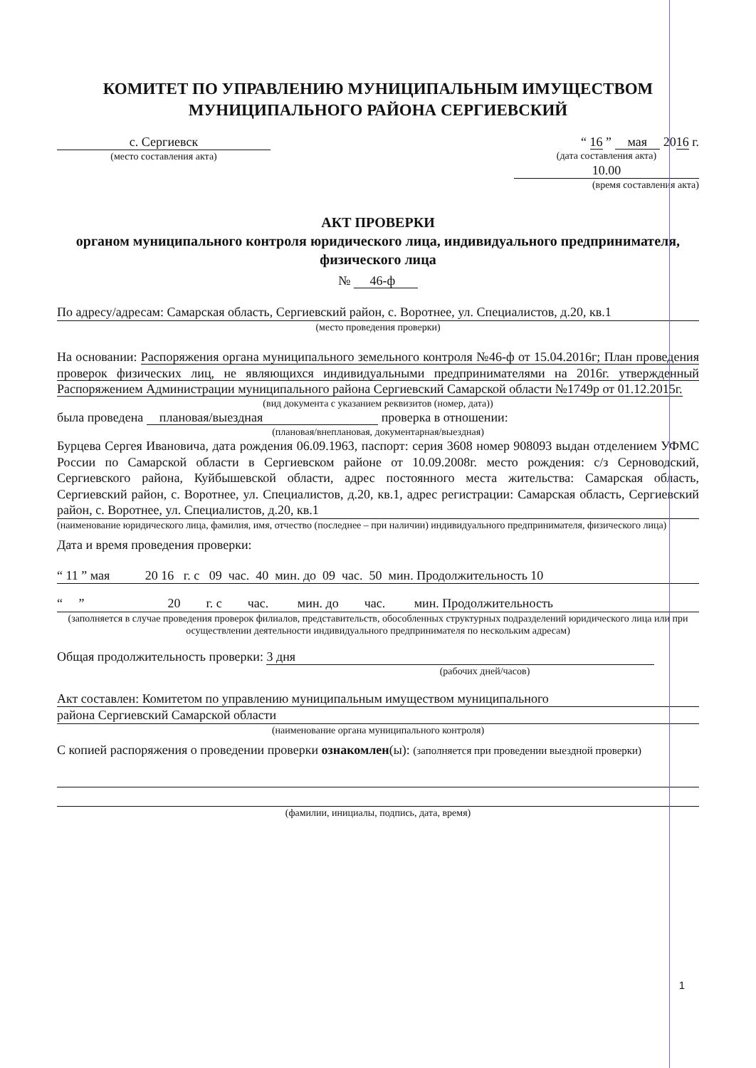КОМИТЕТ ПО УПРАВЛЕНИЮ МУНИЦИПАЛЬНЫМ ИМУЩЕСТВОМ
МУНИЦИПАЛЬНОГО РАЙОНА СЕРГИЕВСКИЙ
с. Сергиевск
(место составления акта)
“ 16 ” мая 2016 г.
(дата составления акта)
10.00
(время составления акта)
АКТ ПРОВЕРКИ
органом муниципального контроля юридического лица, индивидуального предпринимателя, физического лица
№ 46-ф
По адресу/адресам: Самарская область, Сергиевский район, с. Воротнее, ул. Специалистов, д.20, кв.1
(место проведения проверки)
На основании: Распоряжения органа муниципального земельного контроля №46-ф от 15.04.2016г; План проведения проверок физических лиц, не являющихся индивидуальными предпринимателями на 2016г. утвержденный Распоряжением Администрации муниципального района Сергиевский Самарской области №1749р от 01.12.2015г.
(вид документа с указанием реквизитов (номер, дата))
была проведена плановая/выездная проверка в отношении:
(плановая/внеплановая, документарная/выездная)
Бурцева Сергея Ивановича, дата рождения 06.09.1963, паспорт: серия 3608 номер 908093 выдан отделением УФМС России по Самарской области в Сергиевском районе от 10.09.2008г. место рождения: с/з Серноводский, Сергиевского района, Куйбышевской области, адрес постоянного места жительства: Самарская область, Сергиевский район, с. Воротнее, ул. Специалистов, д.20, кв.1, адрес регистрации: Самарская область, Сергиевский район, с. Воротнее, ул. Специалистов, д.20, кв.1
(наименование юридического лица, фамилия, имя, отчество (последнее – при наличии) индивидуального предпринимателя, физического лица)
Дата и время проведения проверки:
“ 11 ” мая 20 16 г. с 09 час. 40 мин. до 09 час. 50 мин. Продолжительность 10
“ ” 20 г. с час. мин. до час. мин. Продолжительность
(заполняется в случае проведения проверок филиалов, представительств, обособленных структурных подразделений юридического лица или при осуществлении деятельности индивидуального предпринимателя по нескольким адресам)
Общая продолжительность проверки: 3 дня
(рабочих дней/часов)
Акт составлен: Комитетом по управлению муниципальным имуществом муниципального
района Сергиевский Самарской области
(наименование органа муниципального контроля)
С копией распоряжения о проведении проверки ознакомлен(ы): (заполняется при проведении выездной проверки)
(фамилии, инициалы, подпись, дата, время)
1